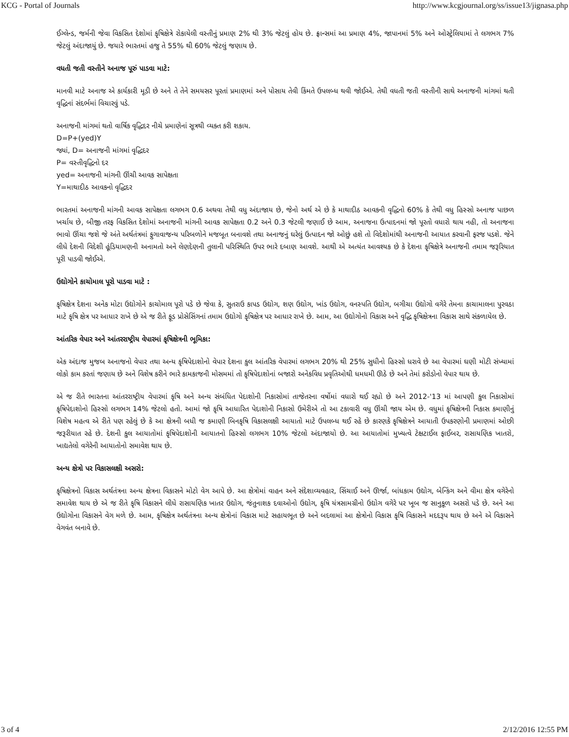KCG - Portal of Journals http://www.kcgjournal.org/ss/issue13/jignasa.php
ઈગ્લેન્ડ, જર્મની જેવા વિકસિત દેશોમાં કૃષિક્ષેત્રે રોકાયેલી વસ્તીનું પ્રમાણ 2% થી 3% જેટલું હોય છે. ફ્રાન્સમાં આ પ્રમાણ 4%, જાપાનમાં 5% અને ઓસ્ટ્રેલિયામાં તે લગભગ 7% જેટલું અંદાજાયું છે. જયારે ભારતમાં હજુ તે 55% થી 60% જેટલું જણાય છે.
વધતી જતી વસ્તીને અનાજ પૂરું પાડવા માટે:
માનવી માટે અનાજ એ કાર્યકારી મૂડી છે અને તે તેને સમયસર પૂરતાં પ્રમાણમાં અને પોસાય તેવી કિંમતે ઉપલબ્ધ થવી જોઈએ. તેથી વધતી જતી વસ્તીની સાથે અનાજની માંગમાં થતી વૃદ્ધિનાં સંદર્ભમાં વિચારવું પડે.
અનાજની માંગમાં થતો વાર્ષિક વૃદ્ધિદર નીચે પ્રમાણેનાં સૂત્રથી વ્યક્ત કરી શકાય.
D=P+(yed)Y
જ્યાં, D= અનાજની માંગમાં વૃદ્ધિદર
P= વસ્તીવૃદ્ધિનો દર
yed= અનાજની માંગની ઊંચી આવક સાપેક્ષતા
Y=માથાદીઠ આવકનો વૃદ્ધિદર
ભારતમાં અનાજની માંગની આવક સાપેક્ષતા લગભગ 0.6 અથવા તેથી વધુ અંદાજાય છે, જેનો અર્થ એ છે કે માથાદીઠ આવકની વૃદ્ધિનો 60% કે તેથી વધુ હિસ્સો અનાજ પાછળ ખર્ચાય છે, બીજી તરફ વિકસિત દેશોમાં અનાજની માંગની આવક સાપેક્ષતા 0.2 અને 0.3 જેટલી જણાઈ છે આમ, અનાજના ઉત્પાદનમાં જો પૂરતો વધારો થાય નહી, તો અનાજના ભાવો ઊંચા જશે જે અંતે અર્થતંત્રમાં ફુગાવાજન્ય પરિબળોને મજબૂત બનાવશે તથા અનાજનું ઘરેલું ઉત્પાદન જો ઓછું હશે તો વિદેશોમાંથી અનાજની આયાત કરવાની ફરજ પડશે. જેને લીધે દેશની વિદેશી હૂંડિયામણની અનામતો અને લેણદેણની તુલાની પરિસ્થિતિ ઉપર ભારે દબાણ આવશે. આથી એ અત્યંત આવશ્યક છે કે દેશના કૃષિક્ષેત્રે અનાજની તમામ જરૂરિયાત પૂરી પાડવી જોઈએ.
ઉદ્યોગોને કાચોમાલ પૂરો પાડવા માટે :
કૃષિક્ષેત્ર દેશના અનેક મોટા ઉદ્યોગોને કાચોમાલ પૂરો પડે છે જેવા કે, સુતરાઉ કાપડ ઉદ્યોગ, શણ ઉદ્યોગ, ખાંડ ઉદ્યોગ, વનસ્પતિ ઉદ્યોગ, બગીચા ઉદ્યોગો વગેરે તેમના કાચામાલના પુરવઠા માટે કૃષિ ક્ષેત્ર પર આધાર રાખે છે એ જ રીતે ફૂડ પ્રોસેસિંગનાં તમામ ઉદ્યોગો કૃષિક્ષેત્ર પર આધાર રાખે છે. આમ, આ ઉદ્યોગોનો વિકાસ અને વૃદ્ધિ કૃષિક્ષેત્રના વિકાસ સાથે સંકળાયેલ છે.
આંતરિક વેપાર અને આંતરરાષ્ટ્રીય વેપારમાં કૃષિક્ષેત્રની ભૂમિકા:
એક અંદાજ મુજબ અનાજનો વેપાર તથા અન્ય કૃષિપેદાશોનો વેપાર દેશના કુલ આંતરિક વેપારમાં લગભગ 20% થી 25% સુધીનો હિસ્સો ધરાવે છે આ વેપારમાં ઘણી મોટી સંખ્યામાં લોકો કામ કરતાં જણાય છે અને વિશેષ કરીને ભારે કામકાજની મોસમમાં તો કૃષિપેદાશોનાં બજારો અનેકવિધ પ્રવૃતિઓથી ધમધમી ઊઠે છે અને તેમાં કરોડોનો વેપાર થાય છે.
એ જ રીતે ભારતના આંતરરાષ્ટ્રીય વેપારમાં કૃષિ અને અન્ય સંબંધિત પેદાશોની નિકાસોમાં તાજેતરના વર્ષોમાં વધારો થઈ રહ્યો છે અને 2012-'13 માં આપણી કુલ નિકાસોમાં કૃષિપેદાશોનો હિસ્સો લગભગ 14% જેટલો હતો. આમાં જો કૃષિ આધારિત પેદાશોની નિકાસો ઉમેરીએ તો આ ટકાવારી વધુ ઊંચી જાય એમ છે. વધુમાં કૃષિક્ષેત્રની નિકાસ કમાણીનું વિશેષ મહત્વ એ રીતે પણ રહેલું છે કે આ ક્ષેત્રની બધી જ કમાણી બિનકૃષિ વિકાસલક્ષી આયાતો માટે ઉપલબ્ધ થઈ રહે છે કારણકે કૃષિક્ષેત્રને આયાતી ઉપકરણોની પ્રમાણમાં ઓછી જરૂરીયાત રહે છે. દેશની કુલ આયાતોમાં કૃષિપેદાશોની આયાતનો હિસ્સો લગભગ 10% જેટલો અંદાજાયો છે. આ આયાતોમાં મુખ્યત્વે ટેક્ષટાઈલ ફાઈબર, રાસાયણિક ખાતરો, ખાદ્યતેલો વગેરેની આયાતોનો સમાવેશ થાય છે.
અન્ય ક્ષેત્રો પર વિકાસલક્ષી અસરો:
કૃષિક્ષેત્રનો વિકાસ અર્થતંત્રના અન્ય ક્ષેત્રના વિકાસને મોટો વેગ આપે છે. આ ક્ષેત્રોમાં વાહન અને સંદેશાવ્યવહાર, સિંચાઈ અને ઊર્જા, બાંધકામ ઉદ્યોગ, બેન્કિંગ અને વીમા ક્ષેત્ર વગેરેનો સમાવેશ થાય છે એ જ રીતે કૃષિ વિકાસને લીધે રાસાયણિક ખાતર ઉદ્યોગ, જંતુનાશક દવાઓનો ઉદ્યોગ, કૃષિ યંત્રસામગ્રીનો ઉદ્યોગ વગેરે પર ખૂબ જ સાનુકૂળ અસરો પડે છે. અને આ ઉદ્યોગોના વિકાસને વેગ મળે છે. આમ, કૃષિક્ષેત્ર અર્થતંત્રના અન્ય ક્ષેત્રોનાં વિકાસ માટે સહાયભૂત છે અને બદલામાં આ ક્ષેત્રોનો વિકાસ કૃષિ વિકાસને મદદરૂપ થાય છે અને એ વિકાસને વેગવંત બનાવે છે.
3 of 4 2/12/2016 12:55 PM